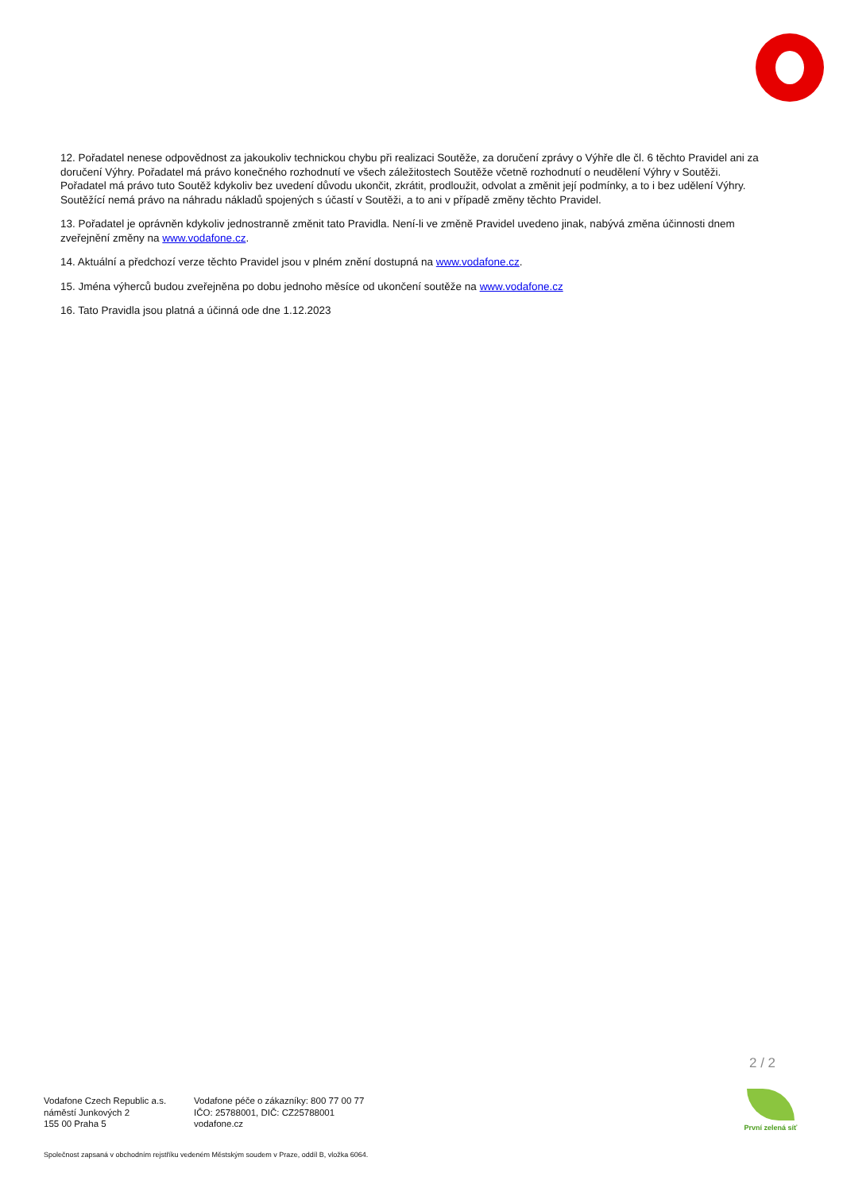12. Pořadatel nenese odpovědnost za jakoukoliv technickou chybu při realizaci Soutěže, za doručení zprávy o Výhře dle čl. 6 těchto Pravidel ani za doručení Výhry. Pořadatel má právo konečného rozhodnutí ve všech záležitostech Soutěže včetně rozhodnutí o neudělení Výhry v Soutěži. Pořadatel má právo tuto Soutěž kdykoliv bez uvedení důvodu ukončit, zkrátit, prodloužit, odvolat a změnit její podmínky, a to i bez udělení Výhry. Soutěžící nemá právo na náhradu nákladů spojených s účastí v Soutěži, a to ani v případě změny těchto Pravidel.
13. Pořadatel je oprávněn kdykoliv jednostranně změnit tato Pravidla. Není-li ve změně Pravidel uvedeno jinak, nabývá změna účinnosti dnem zveřejnění změny na www.vodafone.cz.
14. Aktuální a předchozí verze těchto Pravidel jsou v plném znění dostupná na www.vodafone.cz.
15. Jména výherců budou zveřejněna po dobu jednoho měsíce od ukončení soutěže na www.vodafone.cz
16. Tato Pravidla jsou platná a účinná ode dne 1.12.2023
2 / 2
Vodafone Czech Republic a.s.
náměstí Junkových 2
155 00 Praha 5
Vodafone péče o zákazníky: 800 77 00 77
IČO: 25788001, DIČ: CZ25788001
vodafone.cz
Společnost zapsaná v obchodním rejstříku vedeném Městským soudem v Praze, oddíl B, vložka 6064.
První zelená síť